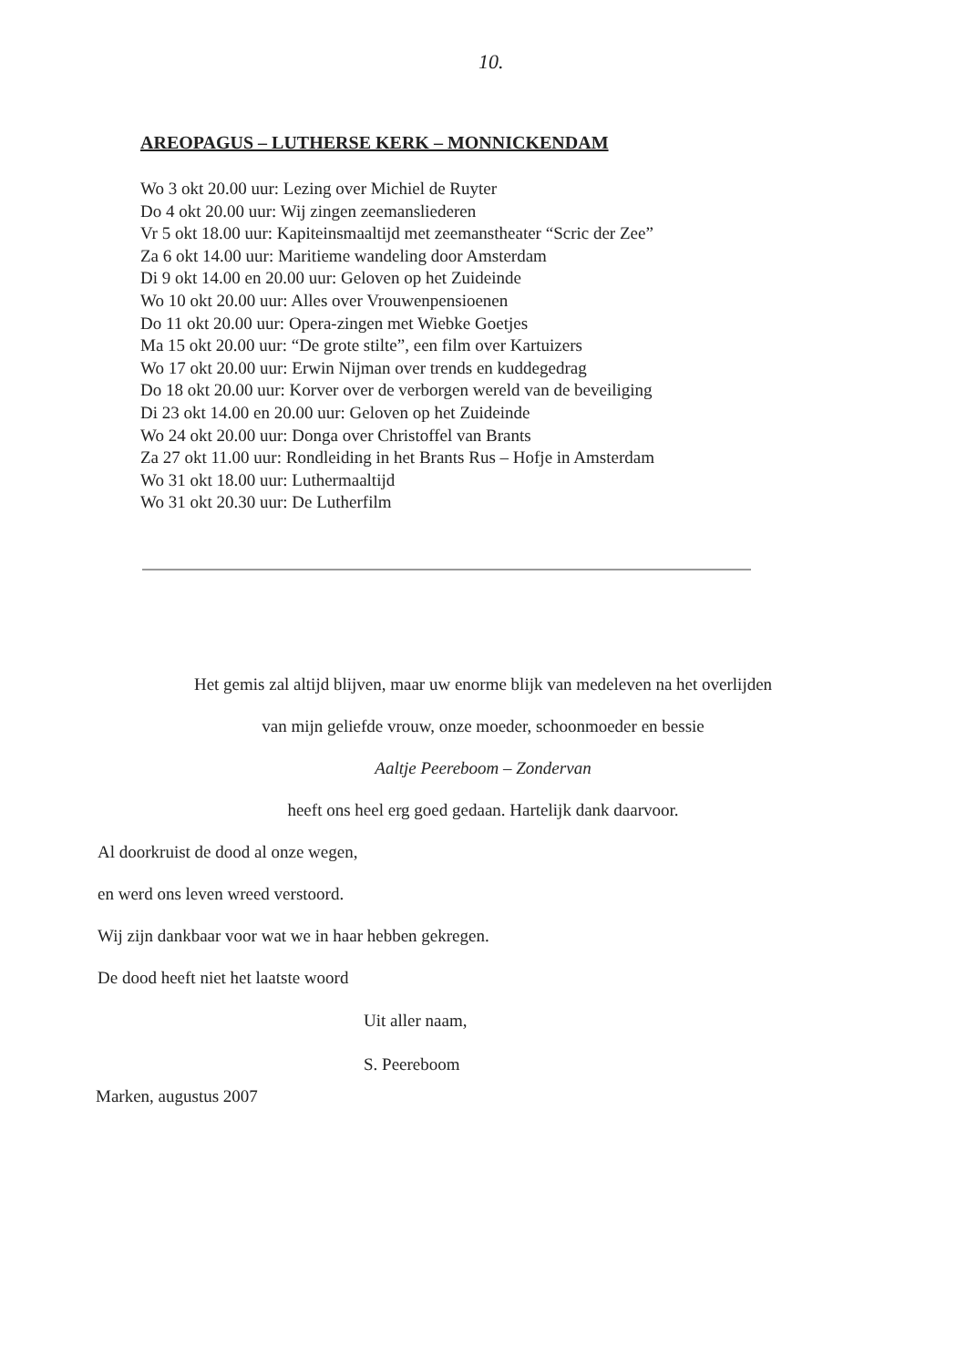10.
AREOPAGUS – LUTHERSE KERK – MONNICKENDAM
Wo 3 okt 20.00 uur: Lezing over Michiel de Ruyter
Do 4 okt 20.00 uur: Wij zingen zeemansliederen
Vr 5 okt 18.00 uur: Kapiteinsmaaltijd met zeemanstheater “Scric der Zee”
Za 6 okt 14.00 uur: Maritieme wandeling door Amsterdam
Di 9 okt 14.00 en 20.00 uur: Geloven op het Zuideinde
Wo 10 okt 20.00 uur: Alles over Vrouwenpensioenen
Do 11 okt 20.00 uur: Opera-zingen met Wiebke Goetjes
Ma 15 okt 20.00 uur: “De grote stilte”, een film over Kartuizers
Wo 17 okt 20.00 uur: Erwin Nijman over trends en kuddegedrag
Do 18 okt 20.00 uur: Korver over de verborgen wereld van de beveiliging
Di 23 okt 14.00 en 20.00 uur: Geloven op het Zuideinde
Wo 24 okt 20.00 uur: Donga over Christoffel van Brants
Za 27 okt 11.00 uur: Rondleiding in het Brants Rus – Hofje in Amsterdam
Wo 31 okt 18.00 uur: Luthermaaltijd
Wo 31 okt 20.30 uur: De Lutherfilm
Het gemis zal altijd blijven, maar uw enorme blijk van medeleven na het overlijden
van mijn geliefde vrouw, onze moeder, schoonmoeder en bessie
Aaltje Peereboom – Zondervan
heeft ons heel erg goed gedaan. Hartelijk dank daarvoor.
Al doorkruist de dood al onze wegen,
en werd ons leven wreed verstoord.
Wij zijn dankbaar voor wat we in haar hebben gekregen.
De dood heeft niet het laatste woord
Uit aller naam,
S. Peereboom
Marken, augustus 2007